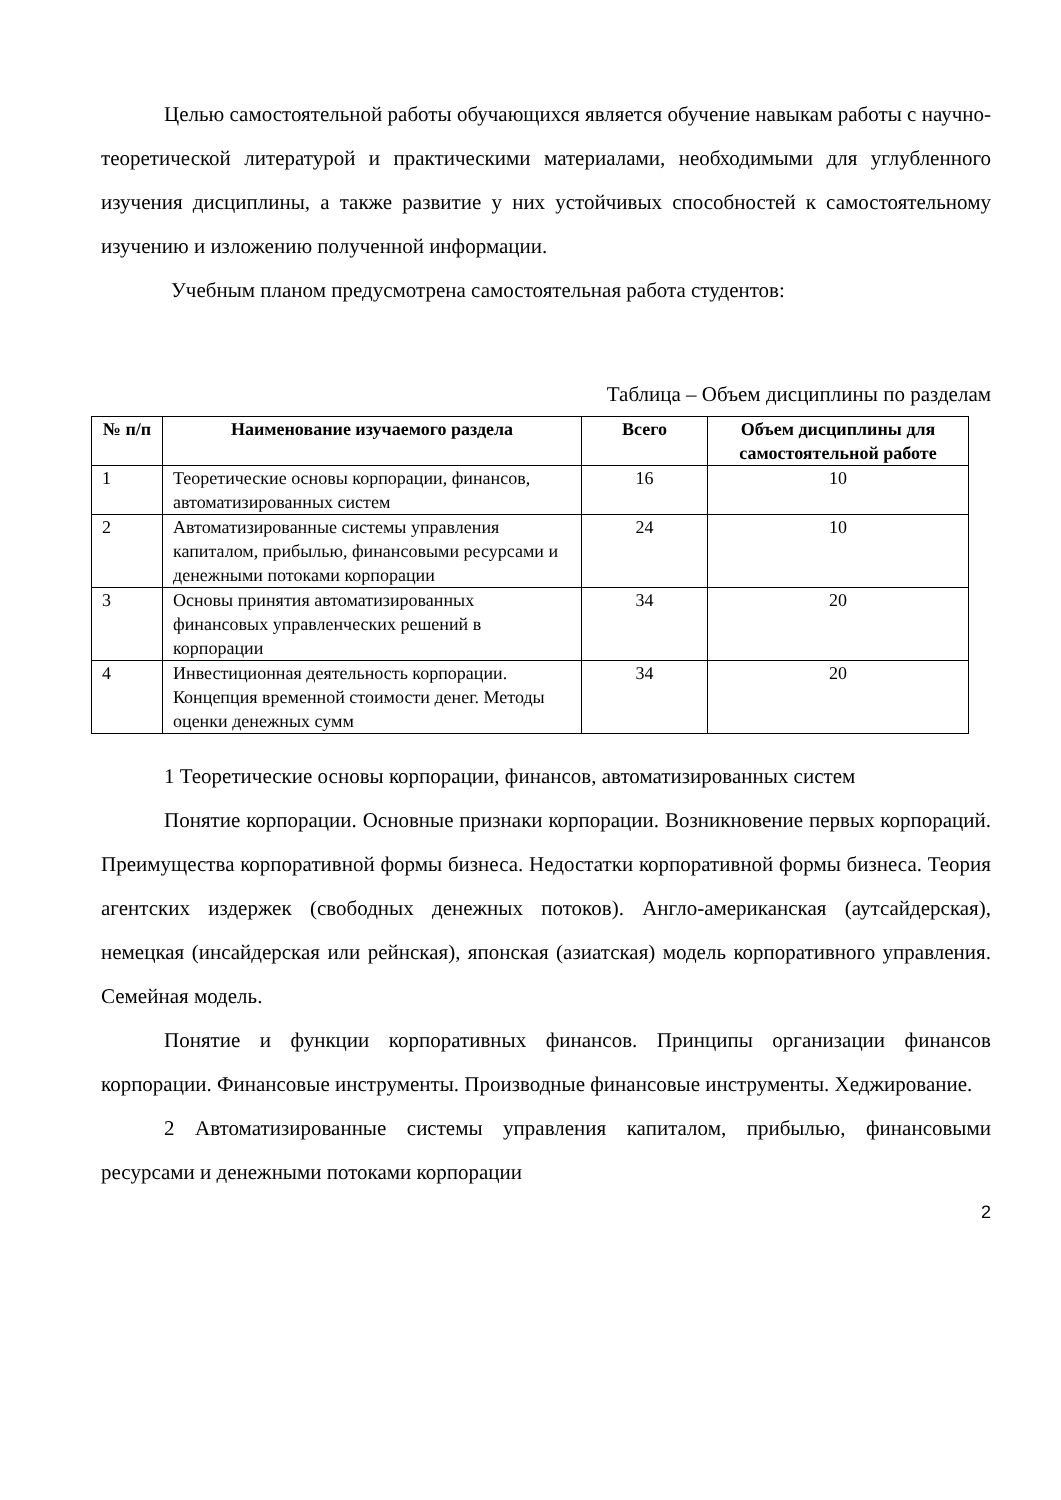Целью самостоятельной работы обучающихся является обучение навыкам работы с научно-теоретической литературой и практическими материалами, необходимыми для углубленного изучения дисциплины, а также развитие у них устойчивых способностей к самостоятельному изучению и изложению полученной информации.
Учебным планом предусмотрена самостоятельная работа студентов:
Таблица – Объем дисциплины по разделам
| № п/п | Наименование изучаемого раздела | Всего | Объем дисциплины для самостоятельной работе |
| --- | --- | --- | --- |
| 1 | Теоретические основы корпорации, финансов, автоматизированных систем | 16 | 10 |
| 2 | Автоматизированные системы управления капиталом, прибылью, финансовыми ресурсами и денежными потоками корпорации | 24 | 10 |
| 3 | Основы принятия автоматизированных финансовых управленческих решений в корпорации | 34 | 20 |
| 4 | Инвестиционная деятельность корпорации. Концепция временной стоимости денег. Методы оценки денежных сумм | 34 | 20 |
1 Теоретические основы корпорации, финансов, автоматизированных систем
Понятие корпорации. Основные признаки корпорации. Возникновение первых корпораций. Преимущества корпоративной формы бизнеса. Недостатки корпоративной формы бизнеса. Теория агентских издержек (свободных денежных потоков). Англо-американская (аутсайдерская), немецкая (инсайдерская или рейнская), японская (азиатская) модель корпоративного управления. Семейная модель.
Понятие и функции корпоративных финансов. Принципы организации финансов корпорации. Финансовые инструменты. Производные финансовые инструменты. Хеджирование.
2 Автоматизированные системы управления капиталом, прибылью, финансовыми ресурсами и денежными потоками корпорации
2